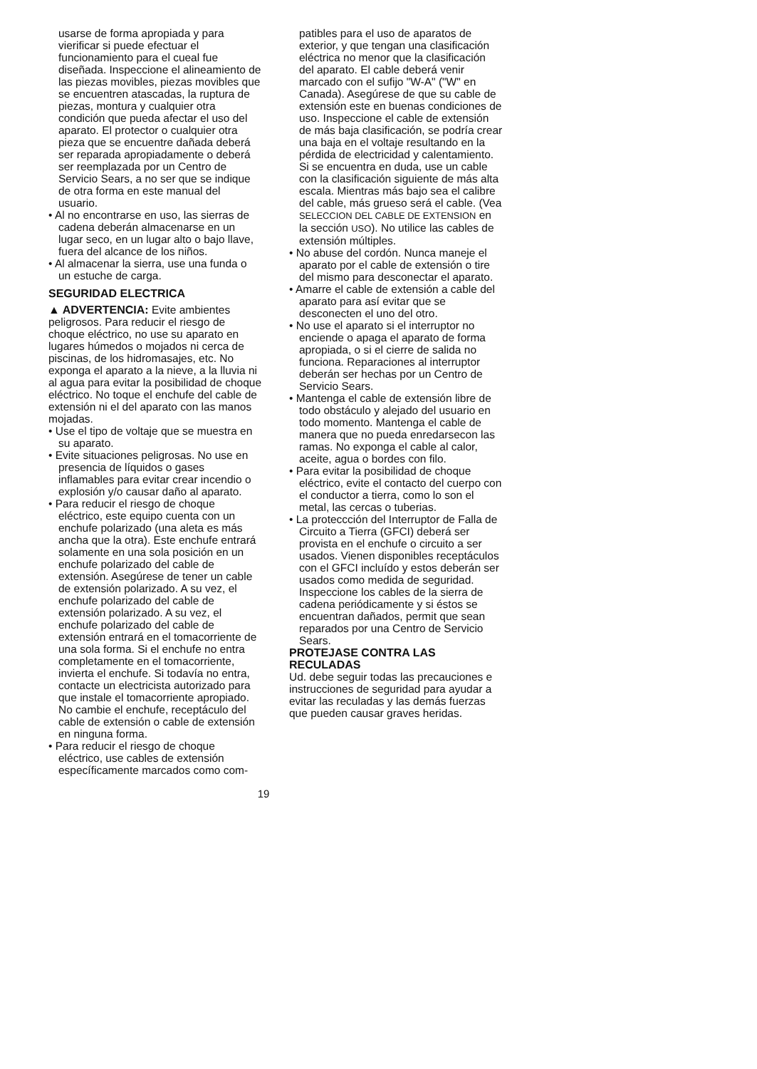usarse de forma apropiada y para vierificar si puede efectuar el funcionamiento para el cueal fue diseñada. Inspeccione el alineamiento de las piezas movibles, piezas movibles que se encuentren atascadas, la ruptura de piezas, montura y cualquier otra condición que pueda afectar el uso del aparato. El protector o cualquier otra pieza que se encuentre dañada deberá ser reparada apropiadamente o deberá ser reemplazada por un Centro de Servicio Sears, a no ser que se indique de otra forma en este manual del usuario.
• Al no encontrarse en uso, las sierras de cadena deberán almacenarse en un lugar seco, en un lugar alto o bajo llave, fuera del alcance de los niños.
• Al almacenar la sierra, use una funda o un estuche de carga.
SEGURIDAD ELECTRICA
▲ ADVERTENCIA: Evite ambientes peligrosos. Para reducir el riesgo de choque eléctrico, no use su aparato en lugares húmedos o mojados ni cerca de piscinas, de los hidromasajes, etc. No exponga el aparato a la nieve, a la lluvia ni al agua para evitar la posibilidad de choque eléctrico. No toque el enchufe del cable de extensión ni el del aparato con las manos mojadas.
• Use el tipo de voltaje que se muestra en su aparato.
• Evite situaciones peligrosas. No use en presencia de líquidos o gases inflamables para evitar crear incendio o explosión y/o causar daño al aparato.
• Para reducir el riesgo de choque eléctrico, este equipo cuenta con un enchufe polarizado (una aleta es más ancha que la otra). Este enchufe entrará solamente en una sola posición en un enchufe polarizado del cable de extensión. Asegúrese de tener un cable de extensión polarizado. A su vez, el enchufe polarizado del cable de extensión polarizado. A su vez, el enchufe polarizado del cable de extensión entrará en el tomacorriente de una sola forma. Si el enchufe no entra completamente en el tomacorriente, invierta el enchufe. Si todavía no entra, contacte un electricista autorizado para que instale el tomacorriente apropiado. No cambie el enchufe, receptáculo del cable de extensión o cable de extensión en ninguna forma.
• Para reducir el riesgo de choque eléctrico, use cables de extensión específicamente marcados como com-
patibles para el uso de aparatos de exterior, y que tengan una clasificación eléctrica no menor que la clasificación del aparato. El cable deberá venir marcado con el sufijo "W-A" ("W" en Canada). Asegúrese de que su cable de extensión este en buenas condiciones de uso. Inspeccione el cable de extensión de más baja clasificación, se podría crear una baja en el voltaje resultando en la pérdida de electricidad y calentamiento. Si se encuentra en duda, use un cable con la clasificación siguiente de más alta escala. Mientras más bajo sea el calibre del cable, más grueso será el cable. (Vea SELECCION DEL CABLE DE EXTENSION en la sección USO). No utilice las cables de extensión múltiples.
• No abuse del cordón. Nunca maneje el aparato por el cable de extensión o tire del mismo para desconectar el aparato.
• Amarre el cable de extensión a cable del aparato para así evitar que se desconecten el uno del otro.
• No use el aparato si el interruptor no enciende o apaga el aparato de forma apropiada, o si el cierre de salida no funciona. Reparaciones al interruptor deberán ser hechas por un Centro de Servicio Sears.
• Mantenga el cable de extensión libre de todo obstáculo y alejado del usuario en todo momento. Mantenga el cable de manera que no pueda enredarsecon las ramas. No exponga el cable al calor, aceite, agua o bordes con filo.
• Para evitar la posibilidad de choque eléctrico, evite el contacto del cuerpo con el conductor a tierra, como lo son el metal, las cercas o tuberias.
• La proteccción del Interruptor de Falla de Circuito a Tierra (GFCI) deberá ser provista en el enchufe o circuito a ser usados. Vienen disponibles receptáculos con el GFCI incluído y estos deberán ser usados como medida de seguridad. Inspeccione los cables de la sierra de cadena periódicamente y si éstos se encuentran dañados, permit que sean reparados por una Centro de Servicio Sears.
PROTEJASE CONTRA LAS RECULADAS
Ud. debe seguir todas las precauciones e instrucciones de seguridad para ayudar a evitar las reculadas y las demás fuerzas que pueden causar graves heridas.
19